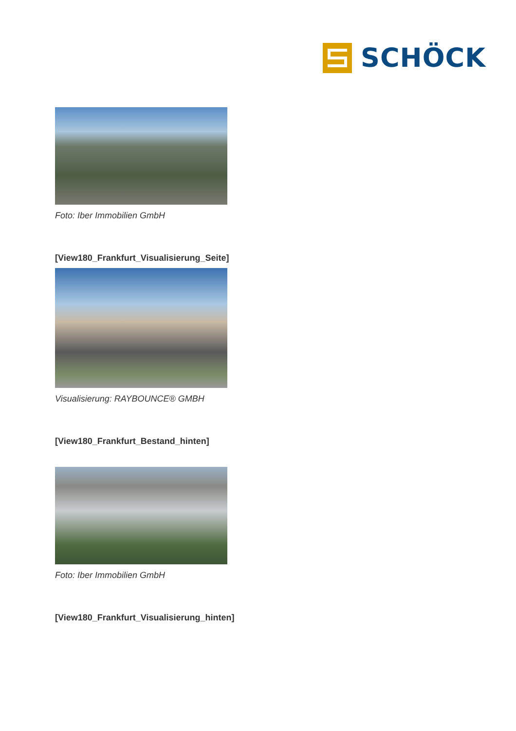SCHÖCK
Foto: Iber Immobilien GmbH
[View180_Frankfurt_Visualisierung_Seite]
Visualisierung: RAYBOUNCE® GMBH
[View180_Frankfurt_Bestand_hinten]
Foto: Iber Immobilien GmbH
[View180_Frankfurt_Visualisierung_hinten]